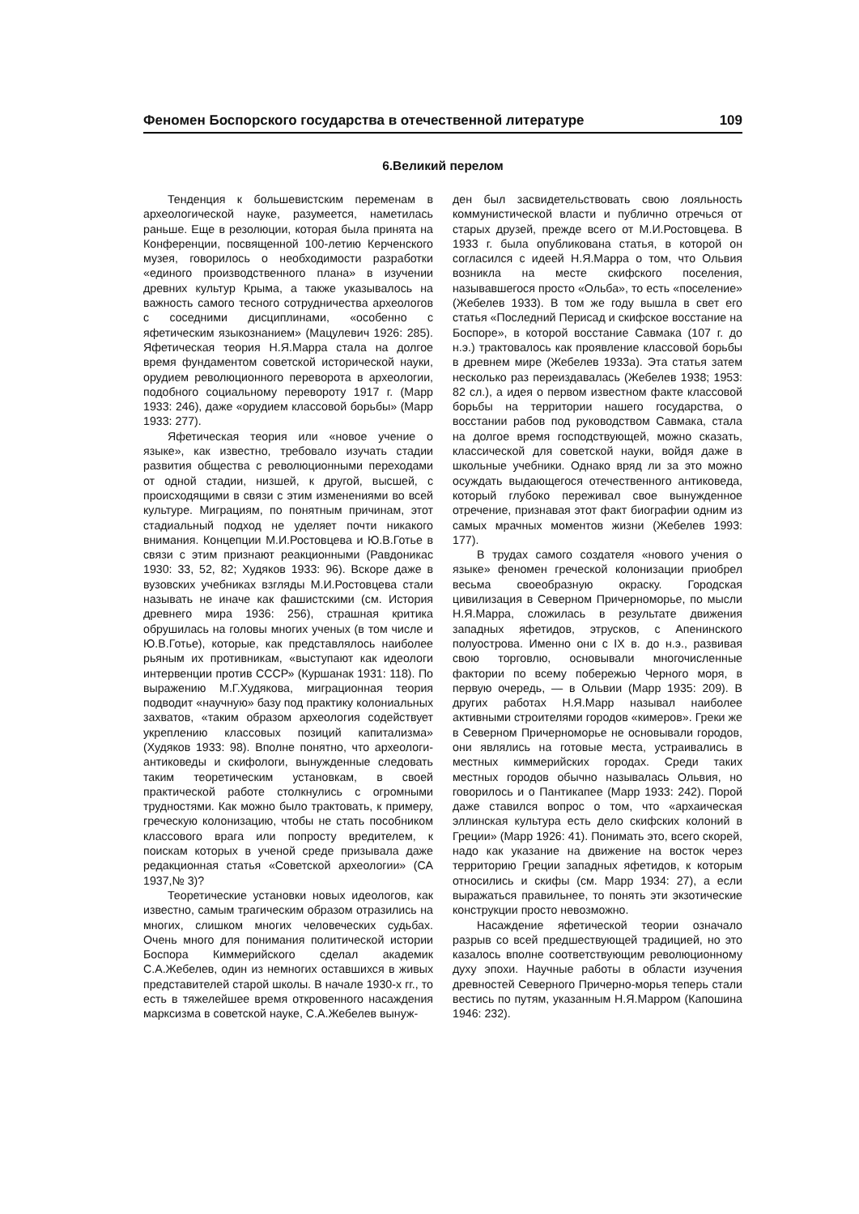Феномен Боспорского государства в отечественной литературе 109
6.Великий перелом
Тенденция к большевистским переменам в археологической науке, разумеется, наметилась раньше. Еще в резолюции, которая была принята на Конференции, посвященной 100-летию Керченского музея, говорилось о необходимости разработки «единого производственного плана» в изучении древних культур Крыма, а также указывалось на важность самого тесного сотрудничества археологов с соседними дисциплинами, «особенно с яфетическим языкознанием» (Мацулевич 1926: 285). Яфетическая теория Н.Я.Марра стала на долгое время фундаментом советской исторической науки, орудием революционного переворота в археологии, подобного социальному перевороту 1917 г. (Марр 1933: 246), даже «орудием классовой борьбы» (Марр 1933: 277).
Яфетическая теория или «новое учение о языке», как известно, требовало изучать стадии развития общества с революционными переходами от одной стадии, низшей, к другой, высшей, с происходящими в связи с этим изменениями во всей культуре. Миграциям, по понятным причинам, этот стадиальный подход не уделяет почти никакого внимания. Концепции М.И.Ростовцева и Ю.В.Готье в связи с этим признают реакционными (Равдоникас 1930: 33, 52, 82; Худяков 1933: 96). Вскоре даже в вузовских учебниках взгляды М.И.Ростовцева стали называть не иначе как фашистскими (см. История древнего мира 1936: 256), страшная критика обрушилась на головы многих ученых (в том числе и Ю.В.Готье), которые, как представлялось наиболее рьяным их противникам, «выступают как идеологи интервенции против СССР» (Куршанак 1931: 118). По выражению М.Г.Худякова, миграционная теория подводит «научную» базу под практику колониальных захватов, «таким образом археология содействует укреплению классовых позиций капитализма» (Худяков 1933: 98). Вполне понятно, что археологи-антиковеды и скифологи, вынужденные следовать таким теоретическим установкам, в своей практической работе столкнулись с огромными трудностями. Как можно было трактовать, к примеру, греческую колонизацию, чтобы не стать пособником классового врага или попросту вредителем, к поискам которых в ученой среде призывала даже редакционная статья «Советской археологии» (СА 1937,№ 3)?
Теоретические установки новых идеологов, как известно, самым трагическим образом отразились на многих, слишком многих человеческих судьбах. Очень много для понимания политической истории Боспора Киммерийского сделал академик С.А.Жебелев, один из немногих оставшихся в живых представителей старой школы. В начале 1930-х гг., то есть в тяжелейшее время откровенного насаждения марксизма в советской науке, С.А.Жебелев вынуж-
ден был засвидетельствовать свою лояльность коммунистической власти и публично отречься от старых друзей, прежде всего от М.И.Ростовцева. В 1933 г. была опубликована статья, в которой он согласился с идеей Н.Я.Марра о том, что Ольвия возникла на месте скифского поселения, называвшегося просто «Ольба», то есть «поселение» (Жебелев 1933). В том же году вышла в свет его статья «Последний Перисад и скифское восстание на Боспоре», в которой восстание Савмака (107 г. до н.э.) трактовалось как проявление классовой борьбы в древнем мире (Жебелев 1933а). Эта статья затем несколько раз переиздавалась (Жебелев 1938; 1953: 82 сл.), а идея о первом известном факте классовой борьбы на территории нашего государства, о восстании рабов под руководством Савмака, стала на долгое время господствующей, можно сказать, классической для советской науки, войдя даже в школьные учебники. Однако вряд ли за это можно осуждать выдающегося отечественного антиковеда, который глубоко переживал свое вынужденное отречение, признавая этот факт биографии одним из самых мрачных моментов жизни (Жебелев 1993: 177).
В трудах самого создателя «нового учения о языке» феномен греческой колонизации приобрел весьма своеобразную окраску. Городская цивилизация в Северном Причерноморье, по мысли Н.Я.Марра, сложилась в результате движения западных яфетидов, этрусков, с Апенинского полуострова. Именно они с IX в. до н.э., развивая свою торговлю, основывали многочисленные фактории по всему побережью Черного моря, в первую очередь, — в Ольвии (Марр 1935: 209). В других работах Н.Я.Марр называл наиболее активными строителями городов «кимеров». Греки же в Северном Причерноморье не основывали городов, они являлись на готовые места, устраивались в местных киммерийских городах. Среди таких местных городов обычно называлась Ольвия, но говорилось и о Пантикапее (Марр 1933: 242). Порой даже ставился вопрос о том, что «архаическая эллинская культура есть дело скифских колоний в Греции» (Марр 1926: 41). Понимать это, всего скорей, надо как указание на движение на восток через территорию Греции западных яфетидов, к которым относились и скифы (см. Марр 1934: 27), а если выражаться правильнее, то понять эти экзотические конструкции просто невозможно.
Насаждение яфетической теории означало разрыв со всей предшествующей традицией, но это казалось вполне соответствующим революционному духу эпохи. Научные работы в области изучения древностей Северного Причерно-морья теперь стали вестись по путям, указанным Н.Я.Марром (Капошина 1946: 232).